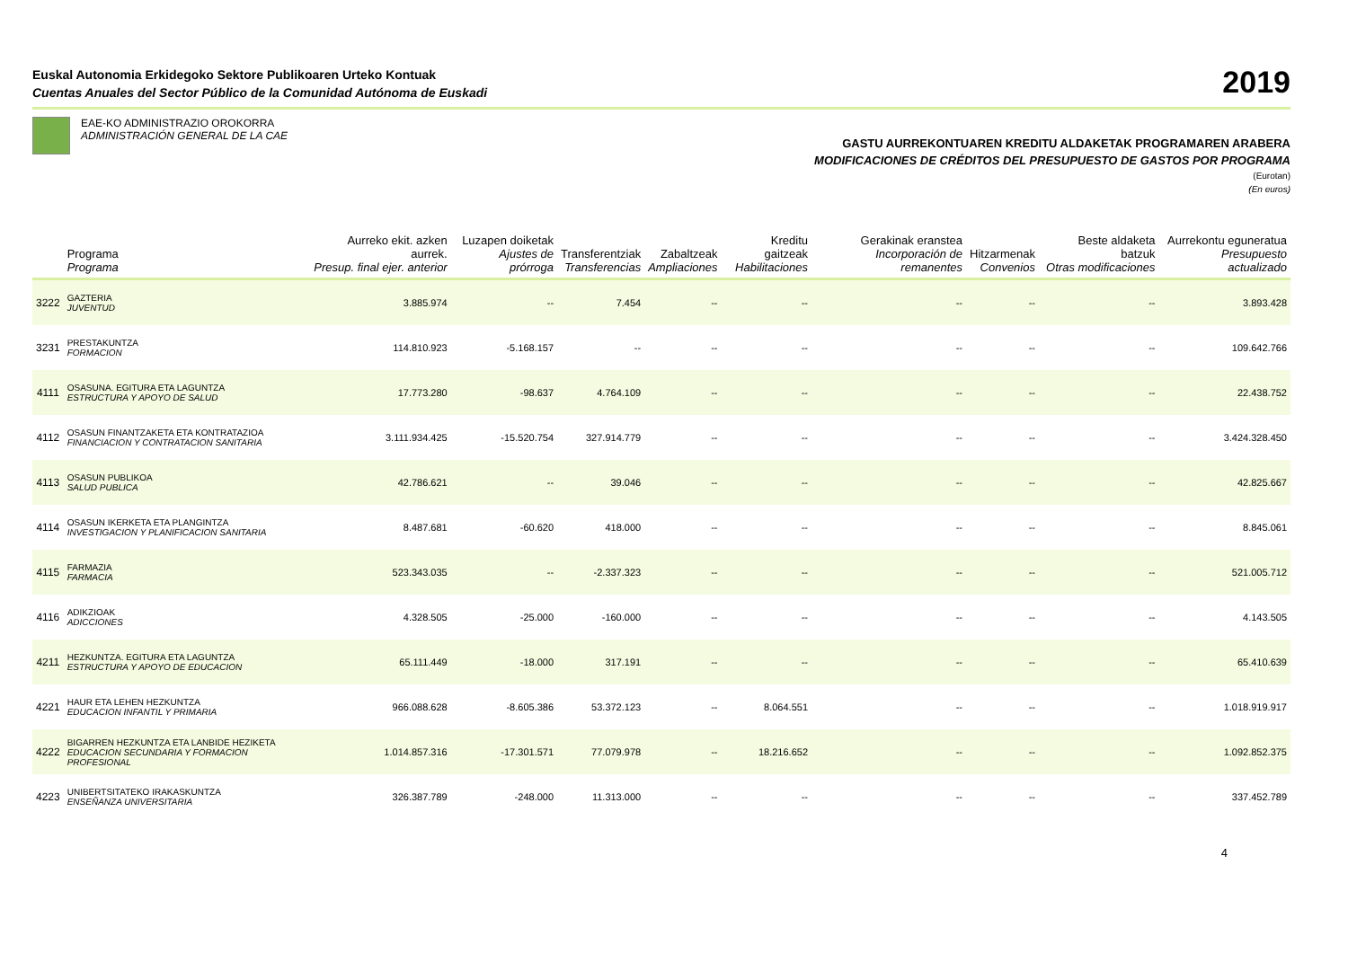Euskal Autonomia Erkidegoko Sektore Publikoaren Urteko Kontuak
Cuentas Anuales del Sector Público de la Comunidad Autónoma de Euskadi
2019
EAE-KO ADMINISTRAZIO OROKORRA
ADMINISTRACIÓN GENERAL DE LA CAE
GASTU AURREKONTUAREN KREDITU ALDAKETAK PROGRAMAREN ARABERA
MODIFICACIONES DE CRÉDITOS DEL PRESUPUESTO DE GASTOS POR PROGRAMA
(Eurotan)
(En euros)
| | Programa Programa | Aurreko ekit. azken aurrek. Presup. final ejer. anterior | Luzapen doiketak Ajustes de prórroga | Transferentziak Transferencias | Zabaltzeak Ampliaciones | Kreditu gaitzeak Habilitaciones | Gerakinak eranstea Incorporación de remanentes | Hitzarmenak Convenios | Beste aldaketa batzuk Otras modificaciones | Aurrekontu eguneratua Presupuesto actualizado |
| --- | --- | --- | --- | --- | --- | --- | --- | --- | --- | --- |
| 3222 | GAZTERIA JUVENTUD | 3.885.974 | -- | 7.454 | -- | -- | -- | -- | -- | 3.893.428 |
| 3231 | PRESTAKUNTZA FORMACION | 114.810.923 | -5.168.157 | -- | -- | -- | -- | -- | -- | 109.642.766 |
| 4111 | OSASUNA. EGITURA ETA LAGUNTZA ESTRUCTURA Y APOYO DE SALUD | 17.773.280 | -98.637 | 4.764.109 | -- | -- | -- | -- | -- | 22.438.752 |
| 4112 | OSASUN FINANTZAKETA ETA KONTRATAZIOA FINANCIACION Y CONTRATACION SANITARIA | 3.111.934.425 | -15.520.754 | 327.914.779 | -- | -- | -- | -- | -- | 3.424.328.450 |
| 4113 | OSASUN PUBLIKOA SALUD PUBLICA | 42.786.621 | -- | 39.046 | -- | -- | -- | -- | -- | 42.825.667 |
| 4114 | OSASUN IKERKETA ETA PLANGINTZA INVESTIGACION Y PLANIFICACION SANITARIA | 8.487.681 | -60.620 | 418.000 | -- | -- | -- | -- | -- | 8.845.061 |
| 4115 | FARMAZIA FARMACIA | 523.343.035 | -- | -2.337.323 | -- | -- | -- | -- | -- | 521.005.712 |
| 4116 | ADIKZIOAK ADICCIONES | 4.328.505 | -25.000 | -160.000 | -- | -- | -- | -- | -- | 4.143.505 |
| 4211 | HEZKUNTZA. EGITURA ETA LAGUNTZA ESTRUCTURA Y APOYO DE EDUCACION | 65.111.449 | -18.000 | 317.191 | -- | -- | -- | -- | -- | 65.410.639 |
| 4221 | HAUR ETA LEHEN HEZKUNTZA EDUCACION INFANTIL Y PRIMARIA | 966.088.628 | -8.605.386 | 53.372.123 | -- | 8.064.551 | -- | -- | -- | 1.018.919.917 |
| 4222 | BIGARREN HEZKUNTZA ETA LANBIDE HEZIKETA EDUCACION SECUNDARIA Y FORMACION PROFESIONAL | 1.014.857.316 | -17.301.571 | 77.079.978 | -- | 18.216.652 | -- | -- | -- | 1.092.852.375 |
| 4223 | UNIBERTSITATEKO IRAKASKUNTZA ENSEÑANZA UNIVERSITARIA | 326.387.789 | -248.000 | 11.313.000 | -- | -- | -- | -- | -- | 337.452.789 |
4